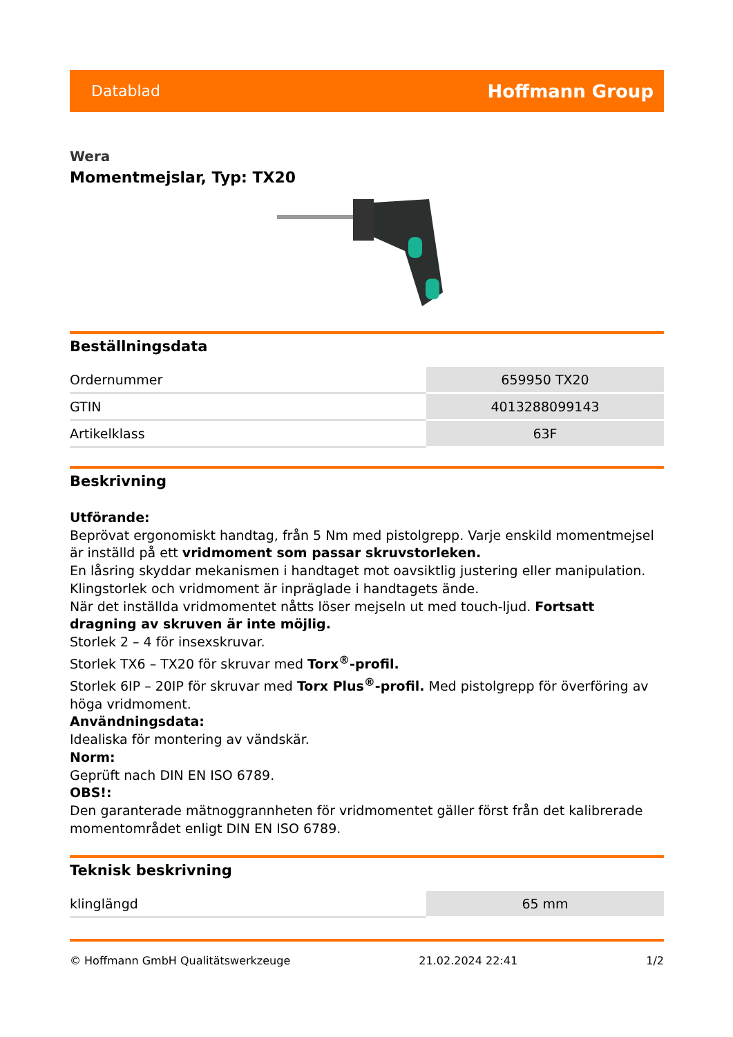Datablad Hoffmann Group
Wera
Momentmejslar, Typ: TX20
Beställningsdata
| Ordernummer | 659950 TX20 |
| GTIN | 4013288099143 |
| Artikelklass | 63F |
Beskrivning
Utförande:
Beprövat ergonomiskt handtag, från 5 Nm med pistolgrepp. Varje enskild momentmejsel är inställd på ett vridmoment som passar skruvstorleken.
En låsring skyddar mekanismen i handtaget mot oavsiktlig justering eller manipulation.
Klingstorlek och vridmoment är inpräglade i handtagets ände.
När det inställda vridmomentet nåtts löser mejseln ut med touch-ljud. Fortsatt dragning av skruven är inte möjlig.
Storlek 2 – 4 för insexskruvar.
Storlek TX6 – TX20 för skruvar med Torx<sup>®</sup>-profil.
Storlek 6IP – 20IP för skruvar med Torx Plus<sup>®</sup>-profil. Med pistolgrepp för överföring av höga vridmoment.
Användningsdata:
Idealiska för montering av vändskär.
Norm:
Geprüft nach DIN EN ISO 6789.
OBS!:
Den garanterade mätnoggrannheten för vridmomentet gäller först från det kalibrerade momentområdet enligt DIN EN ISO 6789.
Teknisk beskrivning
| klinglängd | 65 mm |
© Hoffmann GmbH Qualitätswerkzeuge 21.02.2024 22:41 1/2